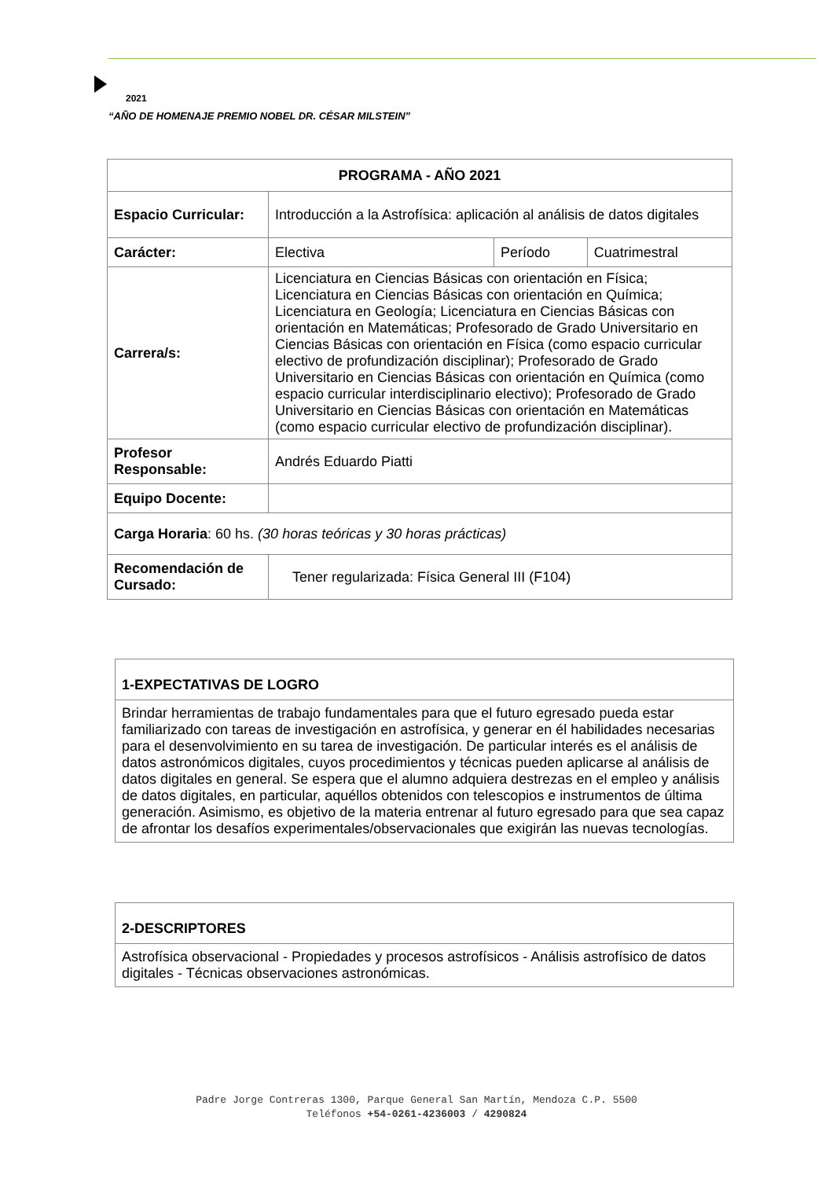2021
“AÑO DE HOMENAJE PREMIO NOBEL DR. CÉSAR MILSTEIN”
| PROGRAMA - AÑO 2021 | | | |
| Espacio Curricular: | Introducción a la Astrofísica: aplicación al análisis de datos digitales | | |
| Carácter: | Electiva | Período | Cuatrimestral |
| Carrera/s: | Licenciatura en Ciencias Básicas con orientación en Física; Licenciatura en Ciencias Básicas con orientación en Química; Licenciatura en Geología; Licenciatura en Ciencias Básicas con orientación en Matemáticas; Profesorado de Grado Universitario en Ciencias Básicas con orientación en Física (como espacio curricular electivo de profundización disciplinar); Profesorado de Grado Universitario en Ciencias Básicas con orientación en Química (como espacio curricular interdisciplinario electivo); Profesorado de Grado Universitario en Ciencias Básicas con orientación en Matemáticas (como espacio curricular electivo de profundización disciplinar). | | |
| Profesor Responsable: | Andrés Eduardo Piatti | | |
| Equipo Docente: | | | |
| Carga Horaria : 60 hs. (30 horas teóricas y 30 horas prácticas) | | | |
| Recomendación de Cursado: | Tener regularizada: Física General III (F104) | | |
1-EXPECTATIVAS DE LOGRO
Brindar herramientas de trabajo fundamentales para que el futuro egresado pueda estar familiarizado con tareas de investigación en astrofísica, y generar en él habilidades necesarias para el desenvolvimiento en su tarea de investigación. De particular interés es el análisis de datos astronómicos digitales, cuyos procedimientos y técnicas pueden aplicarse al análisis de datos digitales en general. Se espera que el alumno adquiera destrezas en el empleo y análisis de datos digitales, en particular, aquéllos obtenidos con telescopios e instrumentos de última generación. Asimismo, es objetivo de la materia entrenar al futuro egresado para que sea capaz de afrontar los desafíos experimentales/observacionales que exigirán las nuevas tecnologías.
2-DESCRIPTORES
Astrofísica observacional - Propiedades y procesos astrofísicos - Análisis astrofísico de datos digitales - Técnicas observaciones astronómicas.
Padre Jorge Contreras 1300, Parque General San Martín, Mendoza C.P. 5500
Teléfonos +54-0261-4236003 / 4290824